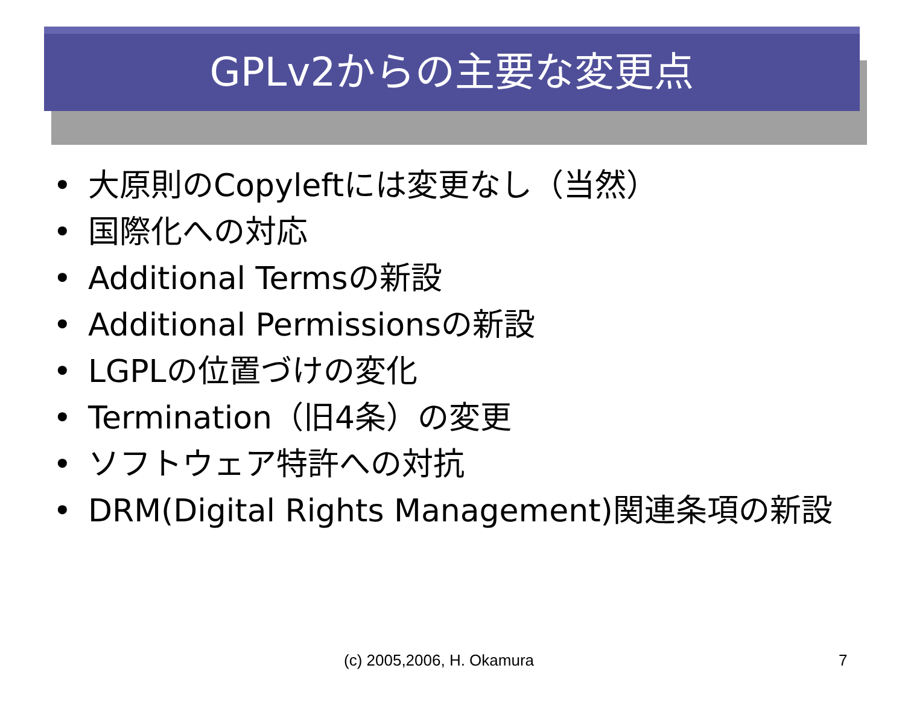GPLv2からの主要な変更点
• 大原則のCopyleftには変更なし（当然）
• 国際化への対応
• Additional Termsの新設
• Additional Permissionsの新設
• LGPLの位置づけの変化
• Termination（旧4条）の変更
• ソフトウェア特許への対抗
• DRM(Digital Rights Management)関連条項の新設
(c) 2005,2006, H. Okamura 7